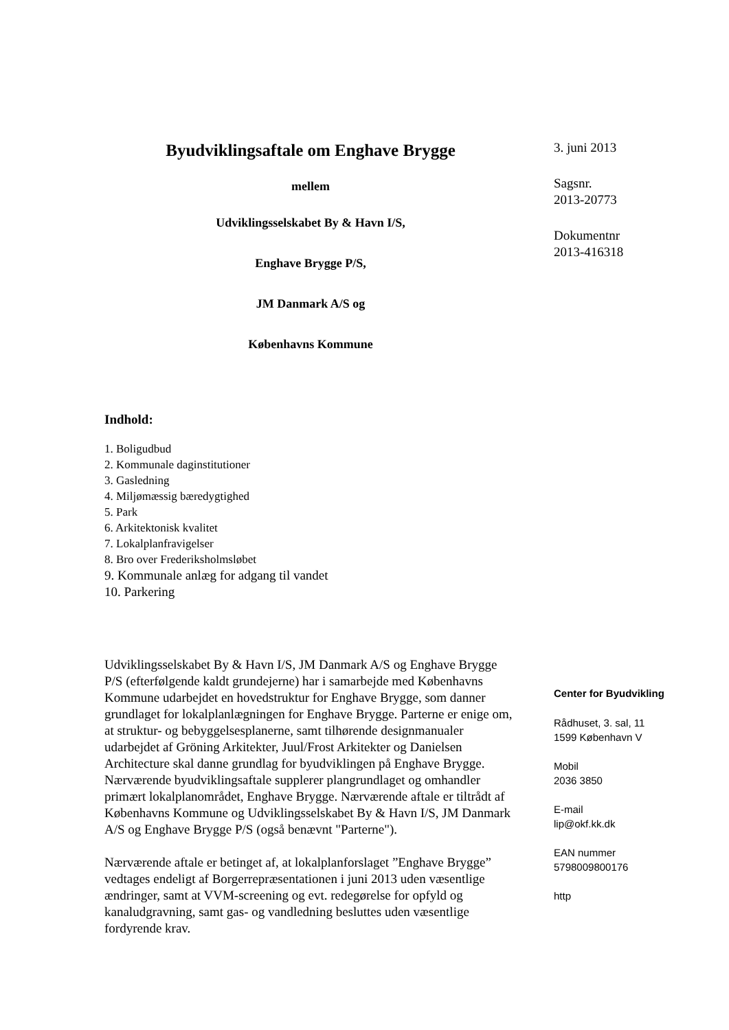Byudviklingsaftale om Enghave Brygge
mellem
Udviklingsselskabet By & Havn I/S,
Enghave Brygge P/S,
JM Danmark A/S og
Københavns Kommune
Indhold:
1. Boligudbud
2. Kommunale daginstitutioner
3. Gasledning
4. Miljømæssig bæredygtighed
5. Park
6. Arkitektonisk kvalitet
7. Lokalplanfravigelser
8. Bro over Frederiksholmsløbet
9. Kommunale anlæg for adgang til vandet
10. Parkering
Udviklingsselskabet By & Havn I/S, JM Danmark A/S og Enghave Brygge P/S (efterfølgende kaldt grundejerne) har i samarbejde med Københavns Kommune udarbejdet en hovedstruktur for Enghave Brygge, som danner grundlaget for lokalplanlægningen for Enghave Brygge. Parterne er enige om, at struktur- og bebyggelsesplanerne, samt tilhørende designmanualer udarbejdet af Gröning Arkitekter, Juul/Frost Arkitekter og Danielsen Architecture skal danne grundlag for byudviklingen på Enghave Brygge.
Nærværende byudviklingsaftale supplerer plangrundlaget og omhandler primært lokalplanområdet, Enghave Brygge. Nærværende aftale er tiltrådt af Københavns Kommune og Udviklingsselskabet By & Havn I/S, JM Danmark A/S og Enghave Brygge P/S (også benævnt "Parterne").
Nærværende aftale er betinget af, at lokalplanforslaget ”Enghave Brygge” vedtages endeligt af Borgerrepræsentationen i juni 2013 uden væsentlige ændringer, samt at VVM-screening og evt. redegørelse for opfyld og kanaludgravning, samt gas- og vandledning besluttes uden væsentlige fordyrende krav.
3. juni 2013
Sagsnr.
2013-20773
Dokumentnr
2013-416318
Center for Byudvikling
Rådhuset, 3. sal, 11
1599 København V
Mobil
2036 3850
E-mail
lip@okf.kk.dk
EAN nummer
5798009800176
http